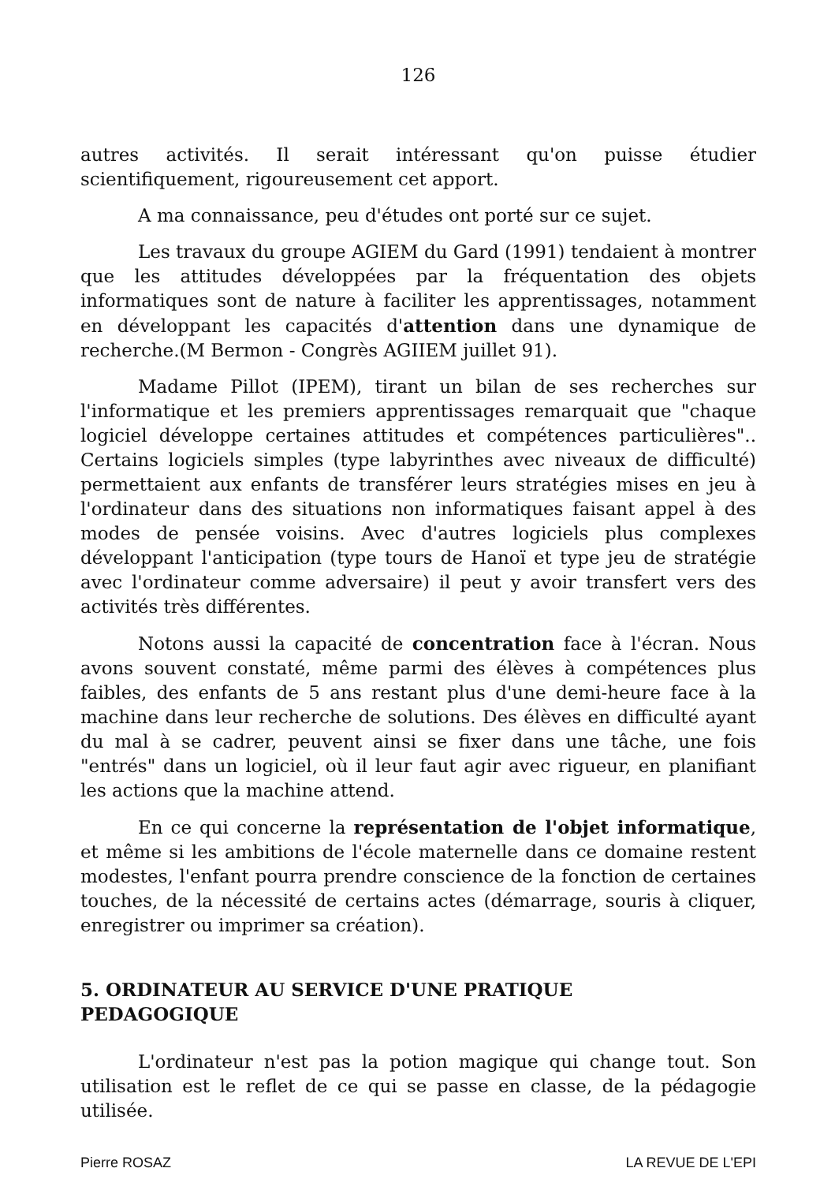126
autres activités. Il serait intéressant qu'on puisse étudier scientifiquement, rigoureusement cet apport.
A ma connaissance, peu d'études ont porté sur ce sujet.
Les travaux du groupe AGIEM du Gard (1991) tendaient à montrer que les attitudes développées par la fréquentation des objets informatiques sont de nature à faciliter les apprentissages, notamment en développant les capacités d'attention dans une dynamique de recherche.(M Bermon - Congrès AGIIEM juillet 91).
Madame Pillot (IPEM), tirant un bilan de ses recherches sur l'informatique et les premiers apprentissages remarquait que "chaque logiciel développe certaines attitudes et compétences particulières".. Certains logiciels simples (type labyrinthes avec niveaux de difficulté) permettaient aux enfants de transférer leurs stratégies mises en jeu à l'ordinateur dans des situations non informatiques faisant appel à des modes de pensée voisins. Avec d'autres logiciels plus complexes développant l'anticipation (type tours de Hanoï et type jeu de stratégie avec l'ordinateur comme adversaire) il peut y avoir transfert vers des activités très différentes.
Notons aussi la capacité de concentration face à l'écran. Nous avons souvent constaté, même parmi des élèves à compétences plus faibles, des enfants de 5 ans restant plus d'une demi-heure face à la machine dans leur recherche de solutions. Des élèves en difficulté ayant du mal à se cadrer, peuvent ainsi se fixer dans une tâche, une fois "entrés" dans un logiciel, où il leur faut agir avec rigueur, en planifiant les actions que la machine attend.
En ce qui concerne la représentation de l'objet informatique, et même si les ambitions de l'école maternelle dans ce domaine restent modestes, l'enfant pourra prendre conscience de la fonction de certaines touches, de la nécessité de certains actes (démarrage, souris à cliquer, enregistrer ou imprimer sa création).
5. ORDINATEUR AU SERVICE D'UNE PRATIQUE
PEDAGOGIQUE
L'ordinateur n'est pas la potion magique qui change tout. Son utilisation est le reflet de ce qui se passe en classe, de la pédagogie utilisée.
Pierre ROSAZ LA REVUE DE L'EPI